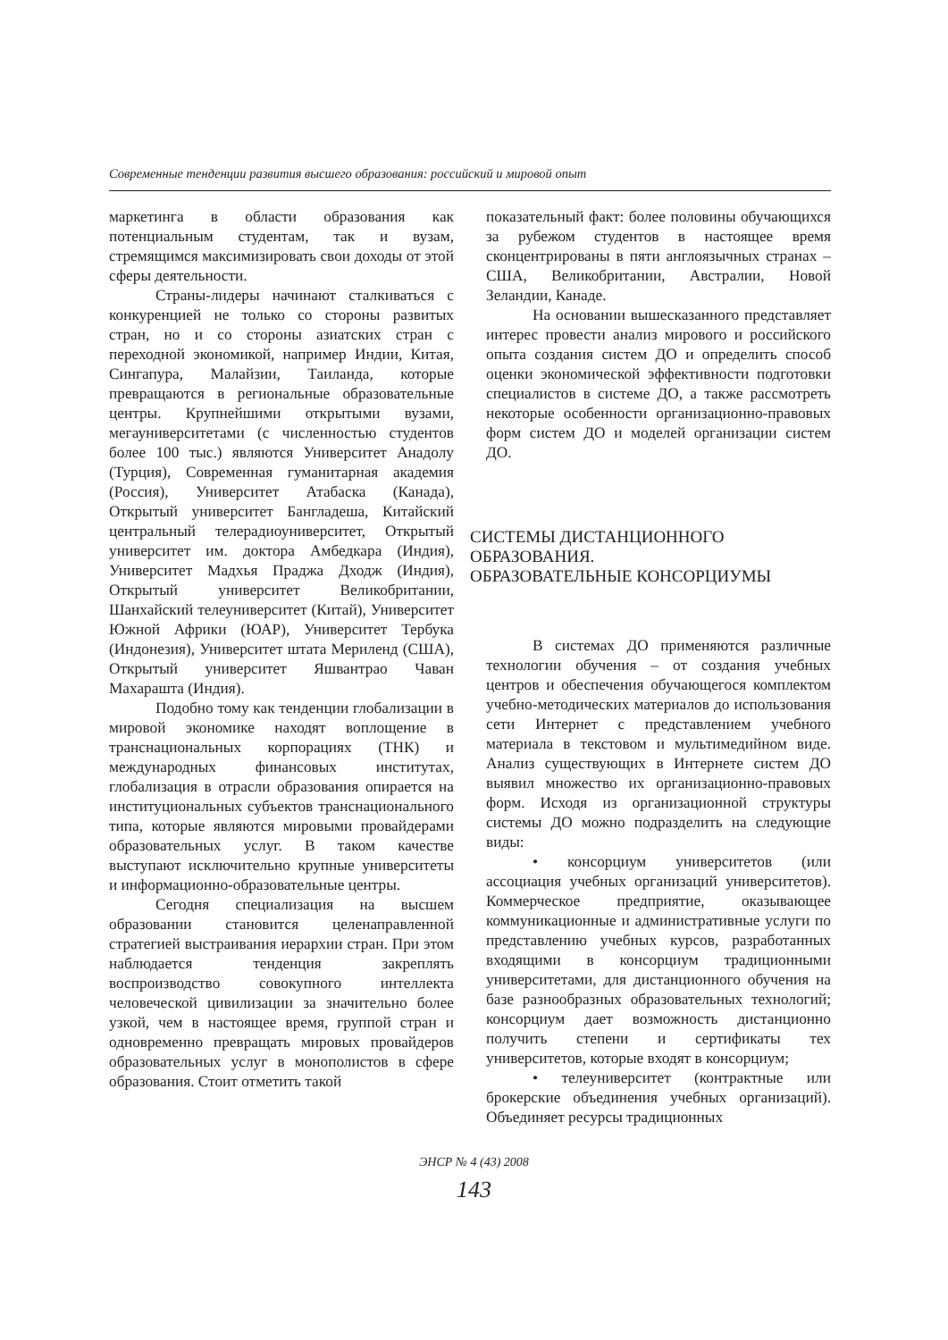Современные тенденции развития высшего образования: российский и мировой опыт
маркетинга в области образования как потенциальным студентам, так и вузам, стремящимся максимизировать свои доходы от этой сферы деятельности.
Страны-лидеры начинают сталкиваться с конкуренцией не только со стороны развитых стран, но и со стороны азиатских стран с переходной экономикой, например Индии, Китая, Сингапура, Малайзии, Таиланда, которые превращаются в региональные образовательные центры. Крупнейшими открытыми вузами, мегауниверситетами (с численностью студентов более 100 тыс.) являются Университет Анадолу (Турция), Современная гуманитарная академия (Россия), Университет Атабаска (Канада), Открытый университет Бангладеша, Китайский центральный телерадиоуниверситет, Открытый университет им. доктора Амбедкара (Индия), Университет Мадхья Праджа Дходж (Индия), Открытый университет Великобритании, Шанхайский телеуниверситет (Китай), Университет Южной Африки (ЮАР), Университет Тербука (Индонезия), Университет штата Мериленд (США), Открытый университет Яшвантрао Чаван Махараштa (Индия).
Подобно тому как тенденции глобализации в мировой экономике находят воплощение в транснациональных корпорациях (ТНК) и международных финансовых институтах, глобализация в отрасли образования опирается на институциональных субъектов транснационального типа, которые являются мировыми провайдерами образовательных услуг. В таком качестве выступают исключительно крупные университеты и информационно-образовательные центры.
Сегодня специализация на высшем образовании становится целенаправленной стратегией выстраивания иерархии стран. При этом наблюдается тенденция закреплять воспроизводство совокупного интеллекта человеческой цивилизации за значительно более узкой, чем в настоящее время, группой стран и одновременно превращать мировых провайдеров образовательных услуг в монополистов в сфере образования. Стоит отметить такой
показательный факт: более половины обучающихся за рубежом студентов в настоящее время сконцентрированы в пяти англоязычных странах – США, Великобритании, Австралии, Новой Зеландии, Канаде.
На основании вышесказанного представляет интерес провести анализ мирового и российского опыта создания систем ДО и определить способ оценки экономической эффективности подготовки специалистов в системе ДО, а также рассмотреть некоторые особенности организационно-правовых форм систем ДО и моделей организации систем ДО.
СИСТЕМЫ ДИСТАНЦИОННОГО
ОБРАЗОВАНИЯ.
ОБРАЗОВАТЕЛЬНЫЕ КОНСОРЦИУМЫ
В системах ДО применяются различные технологии обучения – от создания учебных центров и обеспечения обучающегося комплектом учебно-методических материалов до использования сети Интернет с представлением учебного материала в текстовом и мультимедийном виде. Анализ существующих в Интернете систем ДО выявил множество их организационно-правовых форм. Исходя из организационной структуры системы ДО можно подразделить на следующие виды:
• консорциум университетов (или ассоциация учебных организаций университетов). Коммерческое предприятие, оказывающее коммуникационные и административные услуги по представлению учебных курсов, разработанных входящими в консорциум традиционными университетами, для дистанционного обучения на базе разнообразных образовательных технологий; консорциум дает возможность дистанционно получить степени и сертификаты тех университетов, которые входят в консорциум;
• телеуниверситет (контрактные или брокерские объединения учебных организаций). Объединяет ресурсы традиционных
ЭНСР № 4 (43) 2008
143